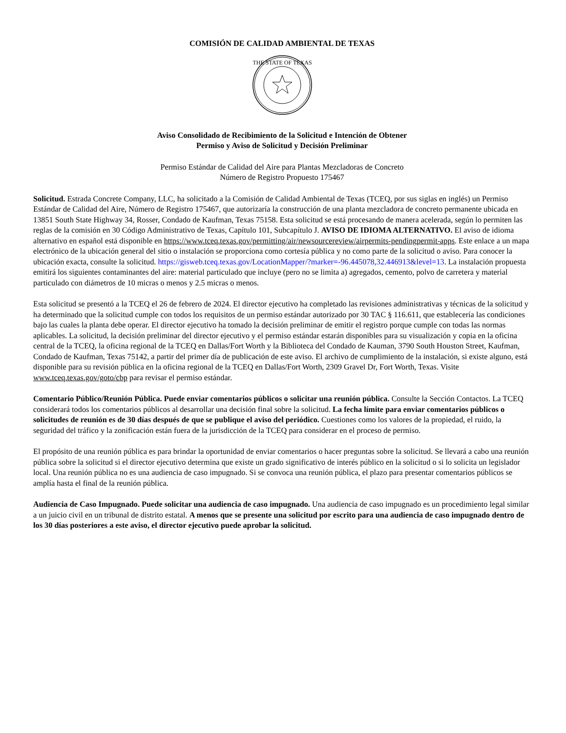COMISIÓN DE CALIDAD AMBIENTAL DE TEXAS
THE STATE OF TEXAS
Aviso Consolidado de Recibimiento de la Solicitud e Intención de Obtener
Permiso y Aviso de Solicitud y Decisión Preliminar
Permiso Estándar de Calidad del Aire para Plantas Mezcladoras de Concreto
Número de Registro Propuesto 175467
Solicitud. Estrada Concrete Company, LLC, ha solicitado a la Comisión de Calidad Ambiental de Texas (TCEQ, por sus siglas en inglés) un Permiso Estándar de Calidad del Aire, Número de Registro 175467, que autorizaría la construcción de una planta mezcladora de concreto permanente ubicada en 13851 South State Highway 34, Rosser, Condado de Kaufman, Texas 75158. Esta solicitud se está procesando de manera acelerada, según lo permiten las reglas de la comisión en 30 Código Administrativo de Texas, Capítulo 101, Subcapítulo J. AVISO DE IDIOMA ALTERNATIVO. El aviso de idioma alternativo en español está disponible en https://www.tceq.texas.gov/permitting/air/newsourcereview/airpermits-pendingpermit-apps. Este enlace a un mapa electrónico de la ubicación general del sitio o instalación se proporciona como cortesía pública y no como parte de la solicitud o aviso. Para conocer la ubicación exacta, consulte la solicitud. https://gisweb.tceq.texas.gov/LocationMapper/?marker=-96.445078,32.446913&level=13. La instalación propuesta emitirá los siguientes contaminantes del aire: material particulado que incluye (pero no se limita a) agregados, cemento, polvo de carretera y material particulado con diámetros de 10 micras o menos y 2.5 micras o menos.
Esta solicitud se presentó a la TCEQ el 26 de febrero de 2024. El director ejecutivo ha completado las revisiones administrativas y técnicas de la solicitud y ha determinado que la solicitud cumple con todos los requisitos de un permiso estándar autorizado por 30 TAC § 116.611, que establecería las condiciones bajo las cuales la planta debe operar. El director ejecutivo ha tomado la decisión preliminar de emitir el registro porque cumple con todas las normas aplicables. La solicitud, la decisión preliminar del director ejecutivo y el permiso estándar estarán disponibles para su visualización y copia en la oficina central de la TCEQ, la oficina regional de la TCEQ en Dallas/Fort Worth y la Biblioteca del Condado de Kauman, 3790 South Houston Street, Kaufman, Condado de Kaufman, Texas 75142, a partir del primer día de publicación de este aviso. El archivo de cumplimiento de la instalación, si existe alguno, está disponible para su revisión pública en la oficina regional de la TCEQ en Dallas/Fort Worth, 2309 Gravel Dr, Fort Worth, Texas. Visite www.tceq.texas.gov/goto/cbp para revisar el permiso estándar.
Comentario Público/Reunión Pública. Puede enviar comentarios públicos o solicitar una reunión pública. Consulte la Sección Contactos. La TCEQ considerará todos los comentarios públicos al desarrollar una decisión final sobre la solicitud. La fecha límite para enviar comentarios públicos o solicitudes de reunión es de 30 días después de que se publique el aviso del periódico. Cuestiones como los valores de la propiedad, el ruido, la seguridad del tráfico y la zonificación están fuera de la jurisdicción de la TCEQ para considerar en el proceso de permiso.
El propósito de una reunión pública es para brindar la oportunidad de enviar comentarios o hacer preguntas sobre la solicitud. Se llevará a cabo una reunión pública sobre la solicitud si el director ejecutivo determina que existe un grado significativo de interés público en la solicitud o si lo solicita un legislador local. Una reunión pública no es una audiencia de caso impugnado. Si se convoca una reunión pública, el plazo para presentar comentarios públicos se amplía hasta el final de la reunión pública.
Audiencia de Caso Impugnado. Puede solicitar una audiencia de caso impugnado. Una audiencia de caso impugnado es un procedimiento legal similar a un juicio civil en un tribunal de distrito estatal. A menos que se presente una solicitud por escrito para una audiencia de caso impugnado dentro de los 30 días posteriores a este aviso, el director ejecutivo puede aprobar la solicitud.